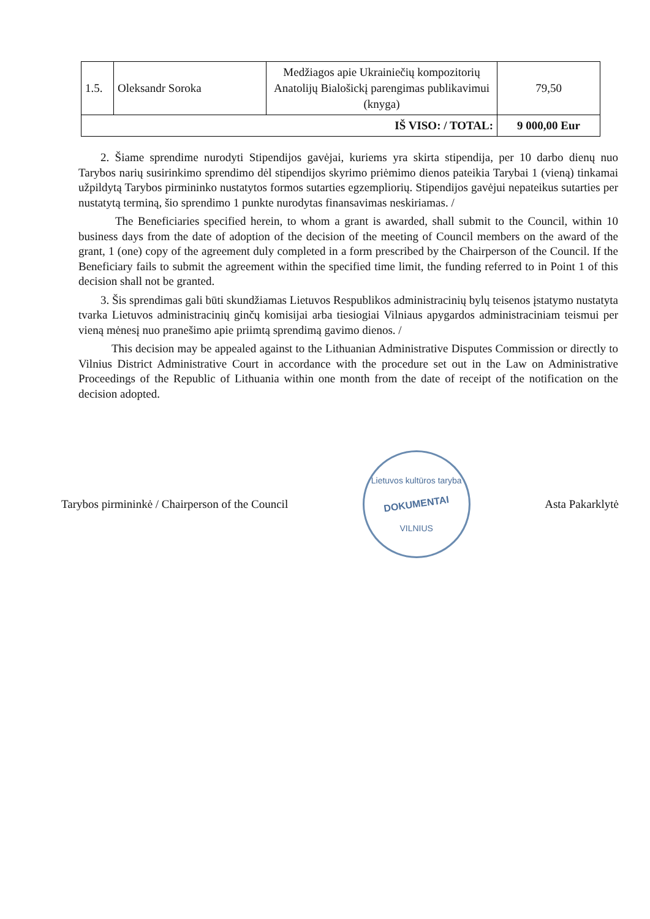| 1.5. | Oleksandr Soroka | Medžiagos apie Ukrainiečių kompozitorių Anatolijų Bialošickį parengimas publikavimui (knyga) | 79,50 |
| IŠ VISO: / TOTAL: | | | 9 000,00 Eur |
2. Šiame sprendime nurodyti Stipendijos gavėjai, kuriems yra skirta stipendija, per 10 darbo dienų nuo Tarybos narių susirinkimo sprendimo dėl stipendijos skyrimo priėmimo dienos pateikia Tarybai 1 (vieną) tinkamai užpildytą Tarybos pirmininko nustatytos formos sutarties egzempliorių. Stipendijos gavėjui nepateikus sutarties per nustatytą terminą, šio sprendimo 1 punkte nurodytas finansavimas neskiriamas. /
The Beneficiaries specified herein, to whom a grant is awarded, shall submit to the Council, within 10 business days from the date of adoption of the decision of the meeting of Council members on the award of the grant, 1 (one) copy of the agreement duly completed in a form prescribed by the Chairperson of the Council. If the Beneficiary fails to submit the agreement within the specified time limit, the funding referred to in Point 1 of this decision shall not be granted.
3. Šis sprendimas gali būti skundžiamas Lietuvos Respublikos administracinių bylų teisenos įstatymo nustatyta tvarka Lietuvos administracinių ginčų komisijai arba tiesiogiai Vilniaus apygardos administraciniam teismui per vieną mėnesį nuo pranešimo apie priimtą sprendimą gavimo dienos. /
This decision may be appealed against to the Lithuanian Administrative Disputes Commission or directly to Vilnius District Administrative Court in accordance with the procedure set out in the Law on Administrative Proceedings of the Republic of Lithuania within one month from the date of receipt of the notification on the decision adopted.
Tarybos pirmininkė / Chairperson of the Council
Lietuvos kultūros taryba
DOKUMENTAI
VILNIUS
Asta Pakarklytė